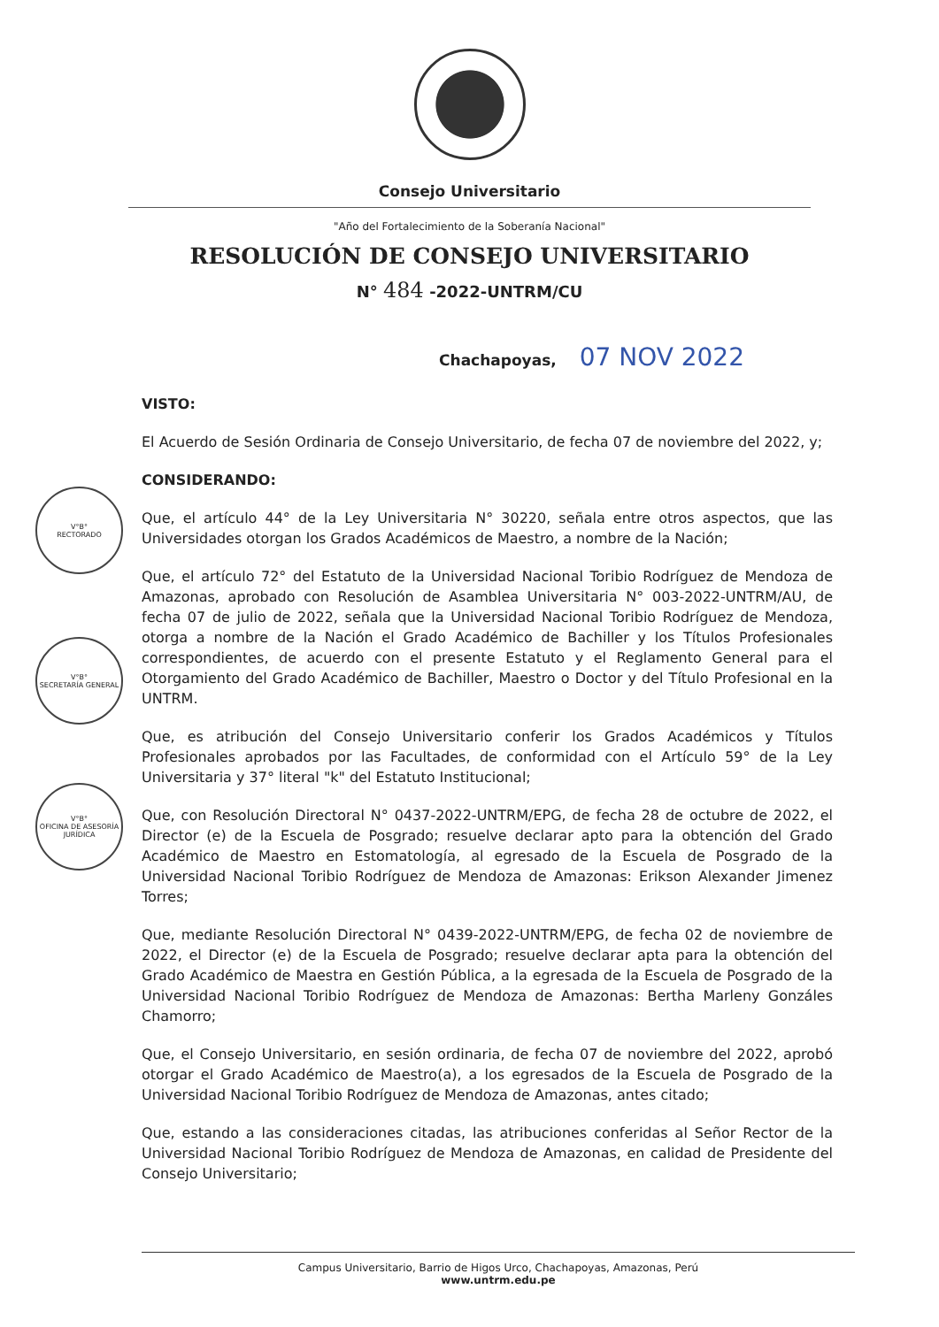Consejo Universitario
"Año del Fortalecimiento de la Soberanía Nacional"
RESOLUCIÓN DE CONSEJO UNIVERSITARIO
N° 484 -2022-UNTRM/CU
Chachapoyas, 07 NOV 2022
VISTO:
El Acuerdo de Sesión Ordinaria de Consejo Universitario, de fecha 07 de noviembre del 2022, y;
CONSIDERANDO:
Que, el artículo 44° de la Ley Universitaria N° 30220, señala entre otros aspectos, que las Universidades otorgan los Grados Académicos de Maestro, a nombre de la Nación;
Que, el artículo 72° del Estatuto de la Universidad Nacional Toribio Rodríguez de Mendoza de Amazonas, aprobado con Resolución de Asamblea Universitaria N° 003-2022-UNTRM/AU, de fecha 07 de julio de 2022, señala que la Universidad Nacional Toribio Rodríguez de Mendoza, otorga a nombre de la Nación el Grado Académico de Bachiller y los Títulos Profesionales correspondientes, de acuerdo con el presente Estatuto y el Reglamento General para el Otorgamiento del Grado Académico de Bachiller, Maestro o Doctor y del Título Profesional en la UNTRM.
Que, es atribución del Consejo Universitario conferir los Grados Académicos y Títulos Profesionales aprobados por las Facultades, de conformidad con el Artículo 59° de la Ley Universitaria y 37° literal "k" del Estatuto Institucional;
Que, con Resolución Directoral N° 0437-2022-UNTRM/EPG, de fecha 28 de octubre de 2022, el Director (e) de la Escuela de Posgrado; resuelve declarar apto para la obtención del Grado Académico de Maestro en Estomatología, al egresado de la Escuela de Posgrado de la Universidad Nacional Toribio Rodríguez de Mendoza de Amazonas: Erikson Alexander Jimenez Torres;
Que, mediante Resolución Directoral N° 0439-2022-UNTRM/EPG, de fecha 02 de noviembre de 2022, el Director (e) de la Escuela de Posgrado; resuelve declarar apta para la obtención del Grado Académico de Maestra en Gestión Pública, a la egresada de la Escuela de Posgrado de la Universidad Nacional Toribio Rodríguez de Mendoza de Amazonas: Bertha Marleny Gonzáles Chamorro;
Que, el Consejo Universitario, en sesión ordinaria, de fecha 07 de noviembre del 2022, aprobó otorgar el Grado Académico de Maestro(a), a los egresados de la Escuela de Posgrado de la Universidad Nacional Toribio Rodríguez de Mendoza de Amazonas, antes citado;
Que, estando a las consideraciones citadas, las atribuciones conferidas al Señor Rector de la Universidad Nacional Toribio Rodríguez de Mendoza de Amazonas, en calidad de Presidente del Consejo Universitario;
V°B°
RECTORADO
V°B°
SECRETARÍA GENERAL
V°B°
OFICINA DE ASESORÍA JURÍDICA
Campus Universitario, Barrio de Higos Urco, Chachapoyas, Amazonas, Perú
www.untrm.edu.pe